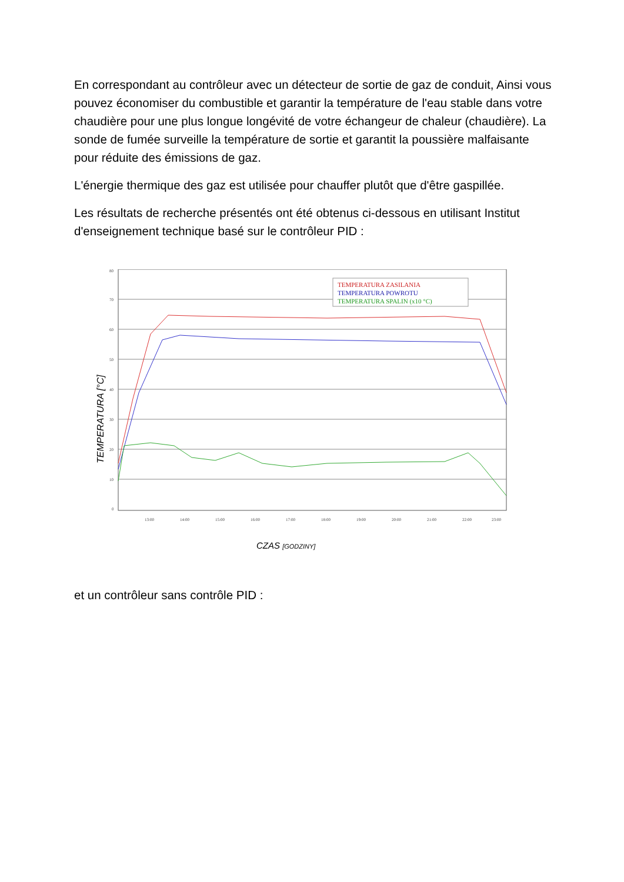En correspondant au contrôleur avec un détecteur de sortie de gaz de conduit, Ainsi vous pouvez économiser du combustible et garantir la température de l'eau stable dans votre chaudière pour une plus longue longévité de votre échangeur de chaleur (chaudière). La sonde de fumée surveille la température de sortie et garantit la poussière malfaisante pour réduite des émissions de gaz.
L'énergie thermique des gaz est utilisée pour chauffer plutôt que d'être gaspillée.
Les résultats de recherche présentés ont été obtenus ci-dessous en utilisant Institut d'enseignement technique basé sur le contrôleur PID :
80
70
60
50
40
30
20
10
0
13:00
14:00
15:00
16:00
17:00
18:00
19:00
20:00
21:00
22:00
23:00
TEMPERATURA ZASILANIA
TEMPERATURA POWROTU
TEMPERATURA SPALIN (x10 °C)
TEMPERATURA [°C]
CZAS [GODZINY]
et un contrôleur sans contrôle PID :